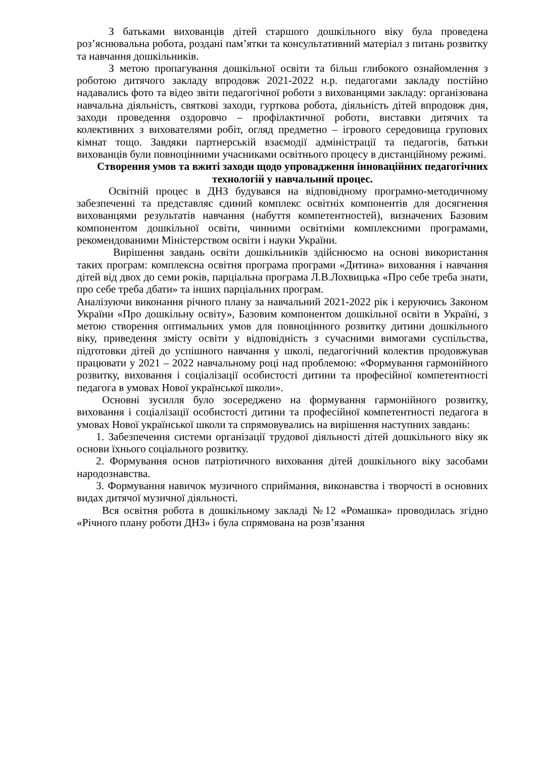З батьками вихованців дітей старшого дошкільного віку була проведена роз’яснювальна робота, роздані пам’ятки та консультативний матеріал з питань розвитку та навчання дошкільників.
З метою пропагування дошкільної освіти та більш глибокого ознайомлення з роботою дитячого закладу впродовж 2021-2022 н.р. педагогами закладу постійно надавались фото та відео звіти педагогічної роботи з вихованцями закладу: організована навчальна діяльність, святкові заходи, гурткова робота, діяльність дітей впродовж дня, заходи проведення оздоровчо – профілактичної роботи, виставки дитячих та колективних з вихователями робіт, огляд предметно – ігрового середовища групових кімнат тощо. Завдяки партнерській взаємодії адміністрації та педагогів, батьки вихованців були повноцінними учасниками освітнього процесу в дистанційному режимі.
Створення умов та вжиті заходи щодо упровадження інноваційних педагогічних технологій у навчальний процес.
Освітній процес в ДНЗ будувався на відповідному програмно-методичному забезпеченні та представляє єдиний комплекс освітніх компонентів для досягнення вихованцями результатів навчання (набуття компетентностей), визначених Базовим компонентом дошкільної освіти, чинними освітніми комплексними програмами, рекомендованими Міністерством освіти і науки України.
Вирішення завдань освіти дошкільників здійснюємо на основі використання таких програм: комплексна освітня програма програми «Дитина» виховання і навчання дітей від двох до семи років, парціальна програма Л.В.Лохвицька «Про себе треба знати, про себе треба дбати» та інших парціальних програм.
Аналізуючи виконання річного плану за навчальний 2021-2022 рік і керуючись Законом України «Про дошкільну освіту», Базовим компонентом дошкільної освіти в Україні, з метою створення оптимальних умов для повноцінного розвитку дитини дошкільного віку, приведення змісту освіти у відповідність з сучасними вимогами суспільства, підготовки дітей до успішного навчання у школі, педагогічний колектив продовжував працювати у 2021 – 2022 навчальному році над проблемою: «Формування гармонійного розвитку, виховання і соціалізації особистості дитини та професійної компетентності педагога в умовах Нової української школи».
Основні зусилля було зосереджено на формування гармонійного розвитку, виховання і соціалізації особистості дитини та професійної компетентності педагога в умовах Нової української школи та спрямовувались на вирішення наступних завдань:
1. Забезпечення системи організації трудової діяльності дітей дошкільного віку як основи їхнього соціального розвитку.
2. Формування основ патріотичного виховання дітей дошкільного віку засобами народознавства.
3. Формування навичок музичного сприймання, виконавства і творчості в основних видах дитячої музичної діяльності.
Вся освітня робота в дошкільному закладі №12 «Ромашка» проводилась згідно «Річного плану роботи ДНЗ» і була спрямована на розв’язання